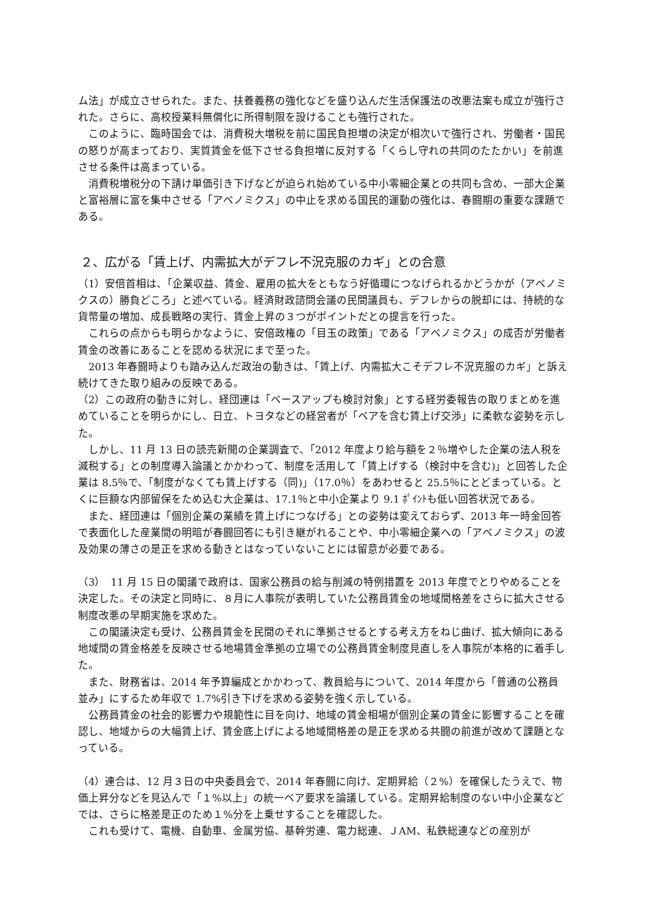ム法」が成立させられた。また、扶養義務の強化などを盛り込んだ生活保護法の改悪法案も成立が強行された。さらに、高校授業料無償化に所得制限を設けることも強行された。
　このように、臨時国会では、消費税大増税を前に国民負担増の決定が相次いで強行され、労働者・国民の怒りが高まっており、実質賃金を低下させる負担増に反対する「くらし守れの共同のたたかい」を前進させる条件は高まっている。
　消費税増税分の下請け単価引き下げなどが迫られ始めている中小零細企業との共同も含め、一部大企業と富裕層に富を集中させる「アベノミクス」の中止を求める国民的運動の強化は、春闘期の重要な課題である。
２、広がる「賃上げ、内需拡大がデフレ不況克服のカギ」との合意
（1）安倍首相は、「企業収益、賃金、雇用の拡大をともなう好循環につなげられるかどうかが（アベノミクスの）勝負どころ」と述べている。経済財政諮問会議の民間議員も、デフレからの脱却には、持続的な貨幣量の増加、成長戦略の実行、賃金上昇の３つがポイントだとの提言を行った。
　これらの点からも明らかなように、安倍政権の「目玉の政策」である「アベノミクス」の成否が労働者賃金の改善にあることを認める状況にまで至った。
　2013 年春闘時よりも踏み込んだ政治の動きは、「賃上げ、内需拡大こそデフレ不況克服のカギ」と訴え続けてきた取り組みの反映である。
（2）この政府の動きに対し、経団連は「ベースアップも検討対象」とする経労委報告の取りまとめを進めていることを明らかにし、日立、トヨタなどの経営者が「ベアを含む賃上げ交渉」に柔軟な姿勢を示した。
　しかし、11 月 13 日の読売新聞の企業調査で、「2012 年度より給与額を２％増やした企業の法人税を減税する」との制度導入論議とかかわって、制度を活用して「賃上げする（検討中を含む)」と回答した企業は 8.5％で、「制度がなくても賃上げする（同)」（17.0％）をあわせると 25.5％にとどまっている。とくに巨額な内部留保をため込む大企業は、17.1％と中小企業より 9.1 ﾎﾟｲﾝﾄも低い回答状況である。
　また、経団連は「個別企業の業績を賃上げにつなげる」との姿勢は変えておらず、2013 年一時金回答で表面化した産業間の明暗が春闘回答にも引き継がれることや、中小零細企業への「アベノミクス」の波及効果の薄さの是正を求める動きとはなっていないことには留意が必要である。
（3）　11 月 15 日の閣議で政府は、国家公務員の給与削減の特例措置を 2013 年度でとりやめることを決定した。その決定と同時に、８月に人事院が表明していた公務員賃金の地域間格差をさらに拡大させる制度改悪の早期実施を求めた。
　この閣議決定も受け、公務員賃金を民間のそれに準拠させるとする考え方をねじ曲げ、拡大傾向にある地域間の賃金格差を反映させる地場賃金準拠の立場での公務員賃金制度見直しを人事院が本格的に着手した。
　また、財務省は、2014 年予算編成とかかわって、教員給与について、2014 年度から「普通の公務員並み」にするため年収で 1.7%引き下げを求める姿勢を強く示している。
　公務員賃金の社会的影響力や規範性に目を向け、地域の賃金相場が個別企業の賃金に影響することを確認し、地域からの大幅賃上げ、賃金底上げによる地域間格差の是正を求める共闘の前進が改めて課題となっている。
（4）連合は、12 月３日の中央委員会で、2014 年春闘に向け、定期昇給（２%）を確保したうえで、物価上昇分などを見込んで「１%以上」の統一ベア要求を論議している。定期昇給制度のない中小企業などでは、さらに格差是正のため１%分を上乗せすることを確認した。
　これも受けて、電機、自動車、金属労協、基幹労連、電力総連、ＪAM、私鉄総連などの産別が